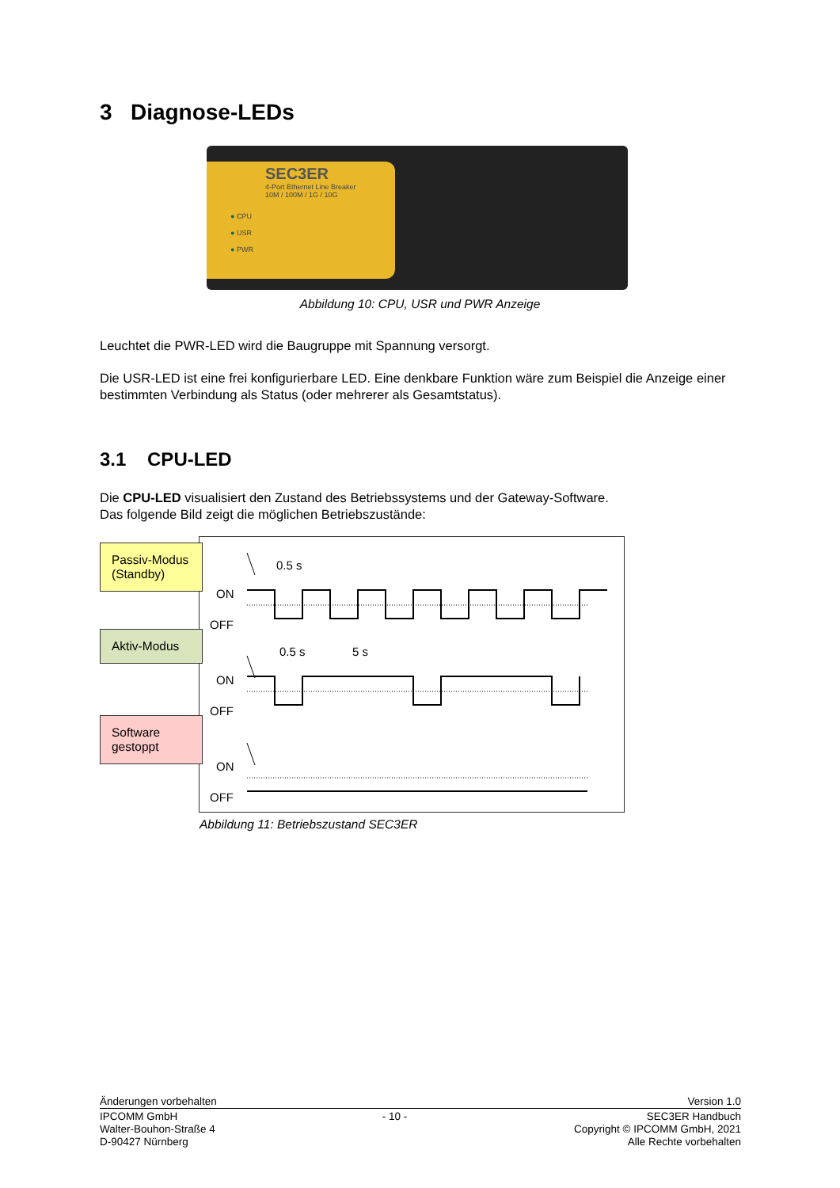3 Diagnose-LEDs
SEC3ER
4-Port Ethernet Line Breaker
10M / 100M / 1G / 10G
● CPU
● USR
● PWR
Abbildung 10: CPU, USR und PWR Anzeige
Leuchtet die PWR-LED wird die Baugruppe mit Spannung versorgt.
Die USR-LED ist eine frei konfigurierbare LED. Eine denkbare Funktion wäre zum Beispiel die Anzeige einer bestimmten Verbindung als Status (oder mehrerer als Gesamtstatus).
3.1 CPU-LED
Die CPU-LED visualisiert den Zustand des Betriebssystems und der Gateway-Software.
Das folgende Bild zeigt die möglichen Betriebszustände:
Passiv-Modus (Standby)
Aktiv-Modus
Software gestoppt
0.5 s
ON
OFF
0.5 s
5 s
ON
OFF
ON
OFF
Abbildung 11: Betriebszustand SEC3ER
Änderungen vorbehalten Version 1.0
IPCOMM GmbH
Walter-Bouhon-Straße 4
D-90427 Nürnberg
- 10 - SEC3ER Handbuch
Copyright © IPCOMM GmbH, 2021
Alle Rechte vorbehalten